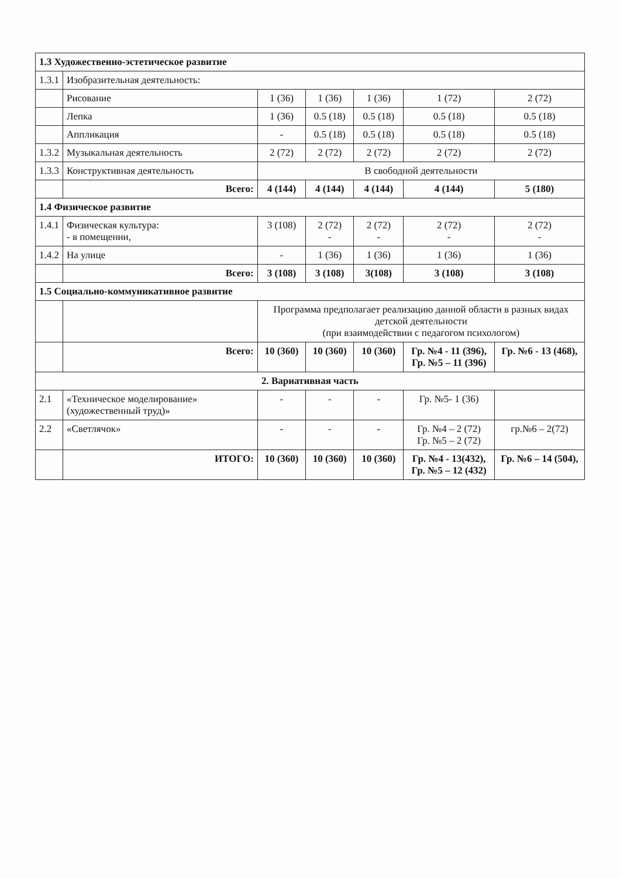| 1.3 Художественно-эстетическое развитие | | | | | | |
| 1.3.1 | Изобразительная деятельность: | | | | | |
| | Рисование | 1 (36) | 1 (36) | 1 (36) | 1 (72) | 2 (72) |
| | Лепка | 1 (36) | 0.5 (18) | 0.5 (18) | 0.5 (18) | 0.5 (18) |
| | Аппликация | - | 0.5 (18) | 0.5 (18) | 0.5 (18) | 0.5 (18) |
| 1.3.2 | Музыкальная деятельность | 2 (72) | 2 (72) | 2 (72) | 2 (72) | 2 (72) |
| 1.3.3 | Конструктивная деятельность | В свободной деятельности | | | | |
| | Всего: | 4 (144) | 4 (144) | 4 (144) | 4 (144) | 5 (180) |
| 1.4 Физическое развитие | | | | | | |
| 1.4.1 | Физическая культура: - в помещении, | 3 (108) | 2 (72) - | 2 (72) - | 2 (72) - | 2 (72) - |
| 1.4.2 | На улице | - | 1 (36) | 1 (36) | 1 (36) | 1 (36) |
| | Всего: | 3 (108) | 3 (108) | 3(108) | 3 (108) | 3 (108) |
| 1.5 Социально-коммуникативное развитие | | | | | | |
| | | Программа предполагает реализацию данной области в разных видах детской деятельности (при взаимодействии с педагогом психологом) | | | | |
| | Всего: | 10 (360) | 10 (360) | 10 (360) | Гр. №4 - 11 (396), Гр. №5 – 11 (396) | Гр. №6 - 13 (468), |
| 2. Вариативная часть | | | | | | |
| 2.1 | «Техническое моделирование» (художественный труд)» | - | - | - | Гр. №5- 1 (36) | |
| 2.2 | «Светлячок» | - | - | - | Гр. №4 – 2 (72) Гр. №5 – 2 (72) | гр.№6 – 2(72) |
| | ИТОГО: | 10 (360) | 10 (360) | 10 (360) | Гр. №4 - 13(432), Гр. №5 – 12 (432) | Гр. №6 – 14 (504), |